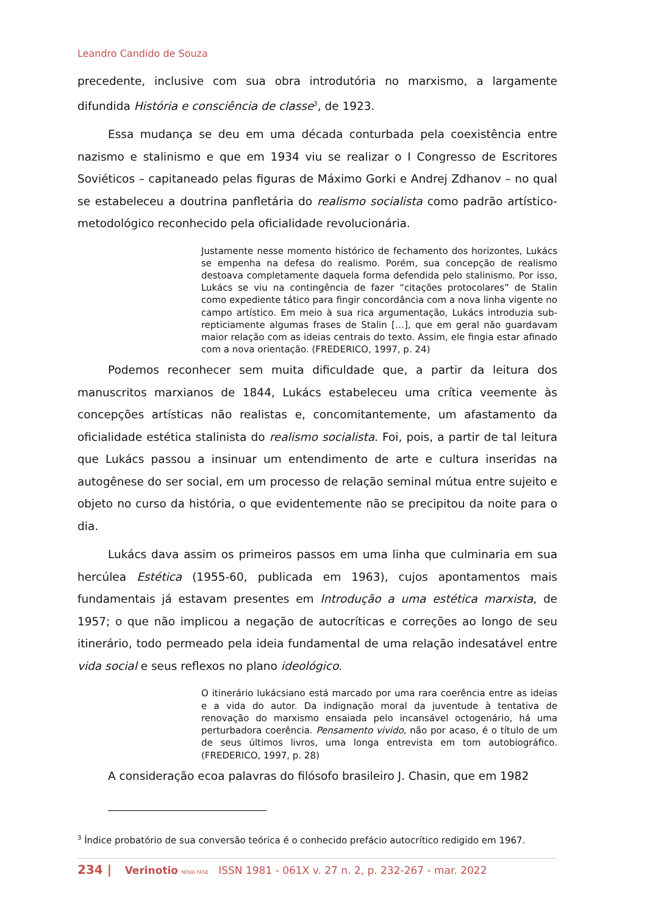Leandro Candido de Souza
precedente, inclusive com sua obra introdutória no marxismo, a largamente difundida História e consciência de classe<sup>3</sup>, de 1923.
Essa mudança se deu em uma década conturbada pela coexistência entre nazismo e stalinismo e que em 1934 viu se realizar o I Congresso de Escritores Soviéticos – capitaneado pelas figuras de Máximo Gorki e Andrej Zdhanov – no qual se estabeleceu a doutrina panfletária do realismo socialista como padrão artístico-metodológico reconhecido pela oficialidade revolucionária.
Justamente nesse momento histórico de fechamento dos horizontes, Lukács se empenha na defesa do realismo. Porém, sua concepção de realismo destoava completamente daquela forma defendida pelo stalinismo. Por isso, Lukács se viu na contingência de fazer “citações protocolares” de Stalin como expediente tático para fingir concordância com a nova linha vigente no campo artístico. Em meio à sua rica argumentação, Lukács introduzia sub-repticiamente algumas frases de Stalin […], que em geral não guardavam maior relação com as ideias centrais do texto. Assim, ele fingia estar afinado com a nova orientação. (FREDERICO, 1997, p. 24)
Podemos reconhecer sem muita dificuldade que, a partir da leitura dos manuscritos marxianos de 1844, Lukács estabeleceu uma crítica veemente às concepções artísticas não realistas e, concomitantemente, um afastamento da oficialidade estética stalinista do realismo socialista. Foi, pois, a partir de tal leitura que Lukács passou a insinuar um entendimento de arte e cultura inseridas na autogênese do ser social, em um processo de relação seminal mútua entre sujeito e objeto no curso da história, o que evidentemente não se precipitou da noite para o dia.
Lukács dava assim os primeiros passos em uma linha que culminaria em sua hercúlea Estética (1955-60, publicada em 1963), cujos apontamentos mais fundamentais já estavam presentes em Introdução a uma estética marxista, de 1957; o que não implicou a negação de autocríticas e correções ao longo de seu itinerário, todo permeado pela ideia fundamental de uma relação indesatável entre vida social e seus reflexos no plano ideológico.
O itinerário lukácsiano está marcado por uma rara coerência entre as ideias e a vida do autor. Da indignação moral da juventude à tentativa de renovação do marxismo ensaiada pelo incansável octogenário, há uma perturbadora coerência. Pensamento vivido, não por acaso, é o título de um de seus últimos livros, uma longa entrevista em tom autobiográfico. (FREDERICO, 1997, p. 28)
A consideração ecoa palavras do filósofo brasileiro J. Chasin, que em 1982
<sup>3</sup> Índice probatório de sua conversão teórica é o conhecido prefácio autocrítico redigido em 1967.
234 | Verinotio NOVA FASE ISSN 1981 - 061X v. 27 n. 2, p. 232-267 - mar. 2022